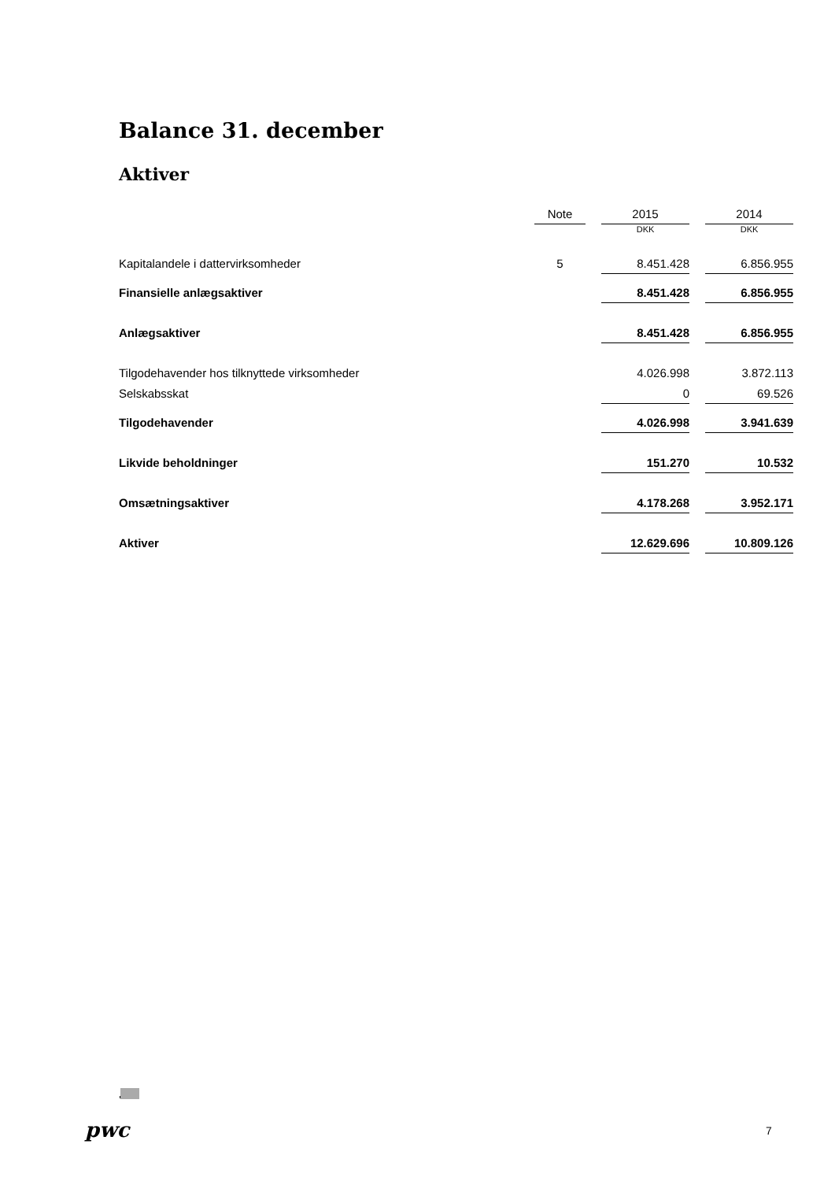Balance 31. december
Aktiver
| | Note | | 2015 | | 2014 |
| | | | DKK | | DKK |
| Kapitalandele i dattervirksomheder | 5 | | 8.451.428 | | 6.856.955 |
| Finansielle anlægsaktiver | | | 8.451.428 | | 6.856.955 |
| Anlægsaktiver | | | 8.451.428 | | 6.856.955 |
| Tilgodehavender hos tilknyttede virksomheder | | | 4.026.998 | | 3.872.113 |
| Selskabsskat | | | 0 | | 69.526 |
| Tilgodehavender | | | 4.026.998 | | 3.941.639 |
| Likvide beholdninger | | | 151.270 | | 10.532 |
| Omsætningsaktiver | | | 4.178.268 | | 3.952.171 |
| Aktiver | | | 12.629.696 | | 10.809.126 |
pwc 7